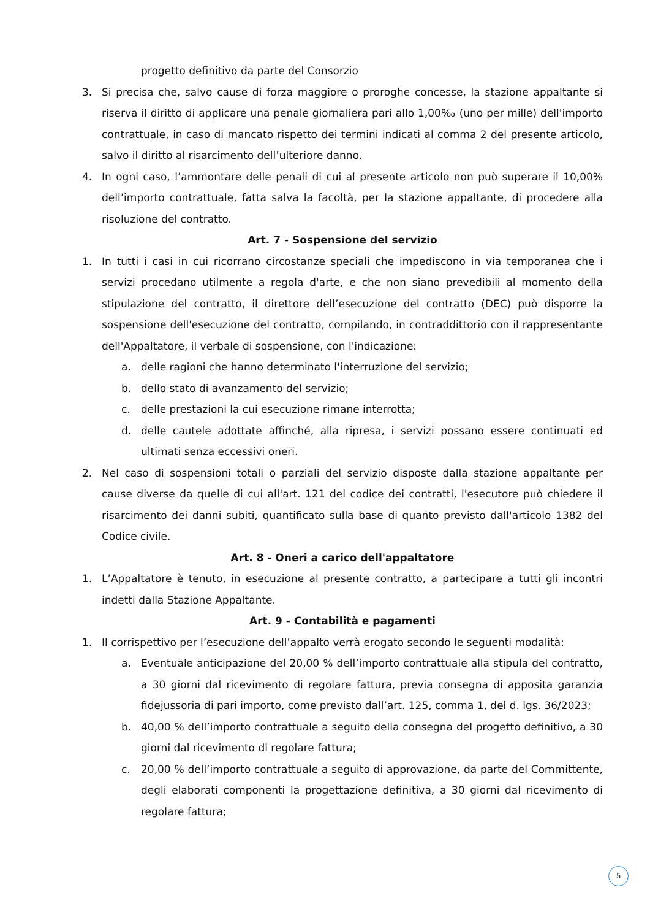progetto definitivo da parte del Consorzio
3. Si precisa che, salvo cause di forza maggiore o proroghe concesse, la stazione appaltante si riserva il diritto di applicare una penale giornaliera pari allo 1,00‰ (uno per mille) dell'importo contrattuale, in caso di mancato rispetto dei termini indicati al comma 2 del presente articolo, salvo il diritto al risarcimento dell’ulteriore danno.
4. In ogni caso, l’ammontare delle penali di cui al presente articolo non può superare il 10,00% dell’importo contrattuale, fatta salva la facoltà, per la stazione appaltante, di procedere alla risoluzione del contratto.
Art. 7 - Sospensione del servizio
1. In tutti i casi in cui ricorrano circostanze speciali che impediscono in via temporanea che i servizi procedano utilmente a regola d'arte, e che non siano prevedibili al momento della stipulazione del contratto, il direttore dell’esecuzione del contratto (DEC) può disporre la sospensione dell'esecuzione del contratto, compilando, in contraddittorio con il rappresentante dell'Appaltatore, il verbale di sospensione, con l'indicazione:
a. delle ragioni che hanno determinato l'interruzione del servizio;
b. dello stato di avanzamento del servizio;
c. delle prestazioni la cui esecuzione rimane interrotta;
d. delle cautele adottate affinché, alla ripresa, i servizi possano essere continuati ed ultimati senza eccessivi oneri.
2. Nel caso di sospensioni totali o parziali del servizio disposte dalla stazione appaltante per cause diverse da quelle di cui all'art. 121 del codice dei contratti, l'esecutore può chiedere il risarcimento dei danni subiti, quantificato sulla base di quanto previsto dall'articolo 1382 del Codice civile.
Art. 8 - Oneri a carico dell'appaltatore
1. L’Appaltatore è tenuto, in esecuzione al presente contratto, a partecipare a tutti gli incontri indetti dalla Stazione Appaltante.
Art. 9 - Contabilità e pagamenti
1. Il corrispettivo per l’esecuzione dell’appalto verrà erogato secondo le seguenti modalità:
a. Eventuale anticipazione del 20,00 % dell’importo contrattuale alla stipula del contratto, a 30 giorni dal ricevimento di regolare fattura, previa consegna di apposita garanzia fidejussoria di pari importo, come previsto dall’art. 125, comma 1, del d. lgs. 36/2023;
b. 40,00 % dell’importo contrattuale a seguito della consegna del progetto definitivo, a 30 giorni dal ricevimento di regolare fattura;
c. 20,00 % dell’importo contrattuale a seguito di approvazione, da parte del Committente, degli elaborati componenti la progettazione definitiva, a 30 giorni dal ricevimento di regolare fattura;
5